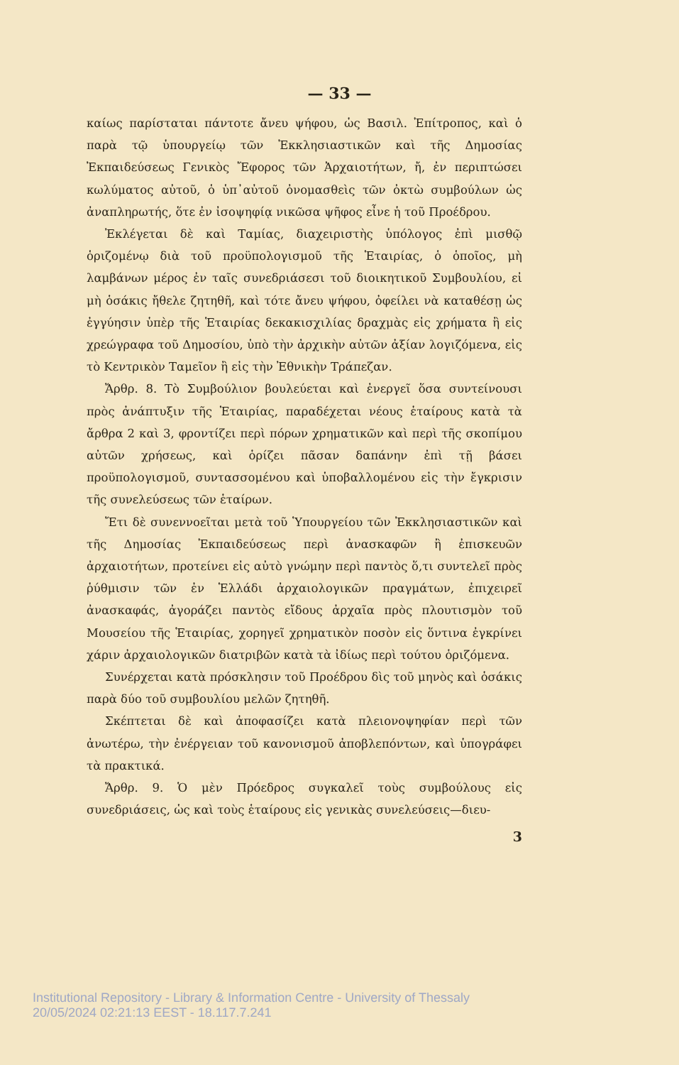— 33 —
καίως παρίσταται πάντοτε ἄνευ ψήφου, ὡς Βασιλ. Ἐπίτροπος, καὶ ὁ παρὰ τῷ ὑπουργείῳ τῶν Ἐκκλησιαστικῶν καὶ τῆς Δημοσίας Ἐκπαιδεύσεως Γενικὸς Ἔφορος τῶν Ἀρχαιοτήτων, ἤ, ἐν περιπτώσει κωλύματος αὐτοῦ, ὁ ὑπ᾽αὐτοῦ ὀνομασθεὶς τῶν ὀκτὼ συμβούλων ὡς ἀναπληρωτής, ὅτε ἐν ἰσοψηφίᾳ νικῶσα ψῆφος εἶνε ἡ τοῦ Προέδρου.
Ἐκλέγεται δὲ καὶ Ταμίας, διαχειριστὴς ὑπόλογος ἐπὶ μισθῷ ὁριζομένῳ διὰ τοῦ προϋπολογισμοῦ τῆς Ἑταιρίας, ὁ ὁποῖος, μὴ λαμβάνων μέρος ἐν ταῖς συνεδριάσεσι τοῦ διοικητικοῦ Συμβουλίου, εἰ μὴ ὁσάκις ἤθελε ζητηθῆ, καὶ τότε ἄνευ ψήφου, ὀφείλει νὰ καταθέσῃ ὡς ἐγγύησιν ὑπὲρ τῆς Ἑταιρίας δεκακισχιλίας δραχμὰς εἰς χρήματα ἢ εἰς χρεώγραφα τοῦ Δημοσίου, ὑπὸ τὴν ἀρχικὴν αὐτῶν ἀξίαν λογιζόμενα, εἰς τὸ Κεντρικὸν Ταμεῖον ἢ εἰς τὴν Ἐθνικὴν Τράπεζαν.
Ἄρθρ. 8. Τὸ Συμβούλιον βουλεύεται καὶ ἐνεργεῖ ὅσα συντείνουσι πρὸς ἀνάπτυξιν τῆς Ἑταιρίας, παραδέχεται νέους ἑταίρους κατὰ τὰ ἄρθρα 2 καὶ 3, φροντίζει περὶ πόρων χρηματικῶν καὶ περὶ τῆς σκοπίμου αὐτῶν χρήσεως, καὶ ὁρίζει πᾶσαν δαπάνην ἐπὶ τῇ βάσει προϋπολογισμοῦ, συντασσομένου καὶ ὑποβαλλομένου εἰς τὴν ἔγκρισιν τῆς συνελεύσεως τῶν ἑταίρων.
Ἔτι δὲ συνεννοεῖται μετὰ τοῦ Ὑπουργείου τῶν Ἐκκλησιαστικῶν καὶ τῆς Δημοσίας Ἐκπαιδεύσεως περὶ ἀνασκαφῶν ἢ ἐπισκευῶν ἀρχαιοτήτων, προτείνει εἰς αὐτὸ γνώμην περὶ παντὸς ὅ,τι συντελεῖ πρὸς ῥύθμισιν τῶν ἐν Ἑλλάδι ἀρχαιολογικῶν πραγμάτων, ἐπιχειρεῖ ἀνασκαφάς, ἀγοράζει παντὸς εἴδους ἀρχαῖα πρὸς πλουτισμὸν τοῦ Μουσείου τῆς Ἑταιρίας, χορηγεῖ χρηματικὸν ποσὸν εἰς ὅντινα ἐγκρίνει χάριν ἀρχαιολογικῶν διατριβῶν κατὰ τὰ ἰδίως περὶ τούτου ὁριζόμενα.
Συνέρχεται κατὰ πρόσκλησιν τοῦ Προέδρου δὶς τοῦ μηνὸς καὶ ὁσάκις παρὰ δύο τοῦ συμβουλίου μελῶν ζητηθῆ.
Σκέπτεται δὲ καὶ ἀποφασίζει κατὰ πλειονοψηφίαν περὶ τῶν ἀνωτέρω, τὴν ἐνέργειαν τοῦ κανονισμοῦ ἀποβλεπόντων, καὶ ὑπογράφει τὰ πρακτικά.
Ἄρθρ. 9. Ὁ μὲν Πρόεδρος συγκαλεῖ τοὺς συμβούλους εἰς συνεδριάσεις, ὡς καὶ τοὺς ἑταίρους εἰς γενικὰς συνελεύσεις—διευ-
3
Institutional Repository - Library & Information Centre - University of Thessaly
20/05/2024 02:21:13 EEST - 18.117.7.241